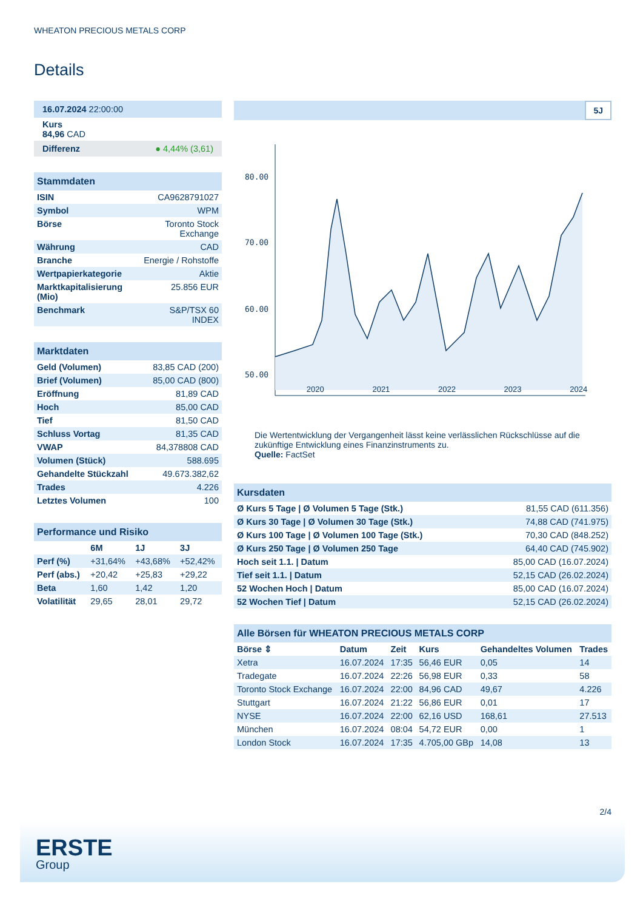WHEATON PRECIOUS METALS CORP
Details
| 16.07.2024 22:00:00 |
| Kurs 84,96 CAD |
| Differenz ● 4,44% (3,61) |
| Stammdaten | |
| ISIN | CA9628791027 |
| Symbol | WPM |
| Börse | Toronto Stock Exchange |
| Währung | CAD |
| Branche | Energie / Rohstoffe |
| Wertpapierkategorie | Aktie |
| Marktkapitalisierung (Mio) | 25.856 EUR |
| Benchmark | S&P/TSX 60 INDEX |
| Marktdaten | |
| Geld (Volumen) | 83,85 CAD (200) |
| Brief (Volumen) | 85,00 CAD (800) |
| Eröffnung | 81,89 CAD |
| Hoch | 85,00 CAD |
| Tief | 81,50 CAD |
| Schluss Vortag | 81,35 CAD |
| VWAP | 84,378808 CAD |
| Volumen (Stück) | 588.695 |
| Gehandelte Stückzahl | 49.673.382,62 |
| Trades | 4.226 |
| Letztes Volumen | 100 |
| Performance und Risiko | | | |
| | 6M | 1J | 3J |
| Perf (%) | +31,64% | +43,68% | +52,42% |
| Perf (abs.) | +20,42 | +25,83 | +29,22 |
| Beta | 1,60 | 1,42 | 1,20 |
| Volatilität | 29,65 | 28,01 | 29,72 |
5J
80.00
70.00
60.00
50.00
2020 2021 2022 2023 2024
Die Wertentwicklung der Vergangenheit lässt keine verlässlichen Rückschlüsse auf die zukünftige Entwicklung eines Finanzinstruments zu.
Quelle: FactSet
| Kursdaten | |
| Ø Kurs 5 Tage / Ø Volumen 5 Tage (Stk.) | 81,55 CAD (611.356) |
| Ø Kurs 30 Tage / Ø Volumen 30 Tage (Stk.) | 74,88 CAD (741.975) |
| Ø Kurs 100 Tage / Ø Volumen 100 Tage (Stk.) | 70,30 CAD (848.252) |
| Ø Kurs 250 Tage / Ø Volumen 250 Tage | 64,40 CAD (745.902) |
| Hoch seit 1.1. / Datum | 85,00 CAD (16.07.2024) |
| Tief seit 1.1. / Datum | 52,15 CAD (26.02.2024) |
| 52 Wochen Hoch / Datum | 85,00 CAD (16.07.2024) |
| 52 Wochen Tief / Datum | 52,15 CAD (26.02.2024) |
| Alle Börsen für WHEATON PRECIOUS METALS CORP | | | | | |
| Börse ⇕ | Datum | Zeit | Kurs | Gehandeltes Volumen | Trades |
| Xetra | 16.07.2024 | 17:35 | 56,46 EUR | 0,05 | 14 |
| Tradegate | 16.07.2024 | 22:26 | 56,98 EUR | 0,33 | 58 |
| Toronto Stock Exchange | 16.07.2024 | 22:00 | 84,96 CAD | 49,67 | 4.226 |
| Stuttgart | 16.07.2024 | 21:22 | 56,86 EUR | 0,01 | 17 |
| NYSE | 16.07.2024 | 22:00 | 62,16 USD | 168,61 | 27.513 |
| München | 16.07.2024 | 08:04 | 54,72 EUR | 0,00 | 1 |
| London Stock | 16.07.2024 | 17:35 | 4.705,00 GBp | 14,08 | 13 |
2/4
ERSTE
Group